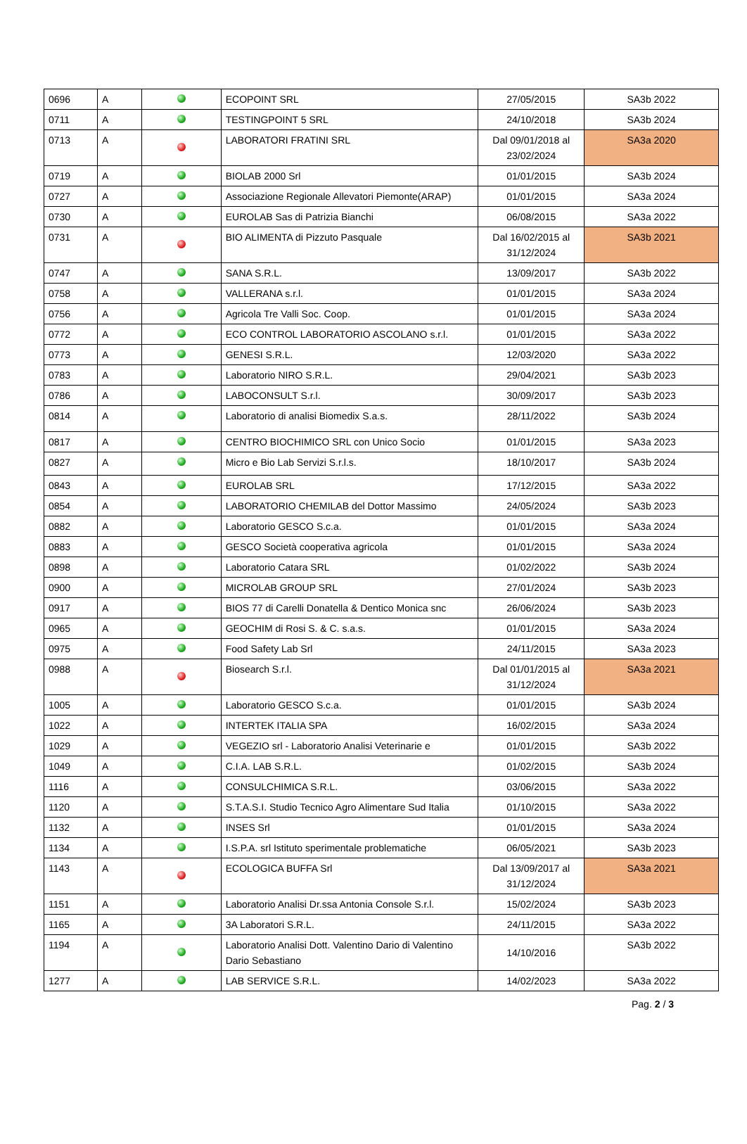| 0696 | A | | ECOPOINT SRL | 27/05/2015 | SA3b 2022 |
| 0711 | A | | TESTINGPOINT 5 SRL | 24/10/2018 | SA3b 2024 |
| 0713 | A | | LABORATORI FRATINI SRL | Dal 09/01/2018 al 23/02/2024 | SA3a 2020 |
| 0719 | A | | BIOLAB 2000 Srl | 01/01/2015 | SA3b 2024 |
| 0727 | A | | Associazione Regionale Allevatori Piemonte(ARAP) | 01/01/2015 | SA3a 2024 |
| 0730 | A | | EUROLAB Sas di Patrizia Bianchi | 06/08/2015 | SA3a 2022 |
| 0731 | A | | BIO ALIMENTA di Pizzuto Pasquale | Dal 16/02/2015 al 31/12/2024 | SA3b 2021 |
| 0747 | A | | SANA S.R.L. | 13/09/2017 | SA3b 2022 |
| 0758 | A | | VALLERANA s.r.l. | 01/01/2015 | SA3a 2024 |
| 0756 | A | | Agricola Tre Valli Soc. Coop. | 01/01/2015 | SA3a 2024 |
| 0772 | A | | ECO CONTROL LABORATORIO ASCOLANO s.r.l. | 01/01/2015 | SA3a 2022 |
| 0773 | A | | GENESI S.R.L. | 12/03/2020 | SA3a 2022 |
| 0783 | A | | Laboratorio NIRO S.R.L. | 29/04/2021 | SA3b 2023 |
| 0786 | A | | LABOCONSULT S.r.l. | 30/09/2017 | SA3b 2023 |
| 0814 | A | | Laboratorio di analisi Biomedix S.a.s. | 28/11/2022 | SA3b 2024 |
| 0817 | A | | CENTRO BIOCHIMICO SRL con Unico Socio | 01/01/2015 | SA3a 2023 |
| 0827 | A | | Micro e Bio Lab Servizi S.r.l.s. | 18/10/2017 | SA3b 2024 |
| 0843 | A | | EUROLAB SRL | 17/12/2015 | SA3a 2022 |
| 0854 | A | | LABORATORIO CHEMILAB del Dottor Massimo | 24/05/2024 | SA3b 2023 |
| 0882 | A | | Laboratorio GESCO S.c.a. | 01/01/2015 | SA3a 2024 |
| 0883 | A | | GESCO Società cooperativa agricola | 01/01/2015 | SA3a 2024 |
| 0898 | A | | Laboratorio Catara SRL | 01/02/2022 | SA3b 2024 |
| 0900 | A | | MICROLAB GROUP SRL | 27/01/2024 | SA3b 2023 |
| 0917 | A | | BIOS 77 di Carelli Donatella & Dentico Monica snc | 26/06/2024 | SA3b 2023 |
| 0965 | A | | GEOCHIM di Rosi S. & C. s.a.s. | 01/01/2015 | SA3a 2024 |
| 0975 | A | | Food Safety Lab Srl | 24/11/2015 | SA3a 2023 |
| 0988 | A | | Biosearch S.r.l. | Dal 01/01/2015 al 31/12/2024 | SA3a 2021 |
| 1005 | A | | Laboratorio GESCO S.c.a. | 01/01/2015 | SA3b 2024 |
| 1022 | A | | INTERTEK ITALIA SPA | 16/02/2015 | SA3a 2024 |
| 1029 | A | | VEGEZIO srl - Laboratorio Analisi Veterinarie e | 01/01/2015 | SA3b 2022 |
| 1049 | A | | C.I.A. LAB S.R.L. | 01/02/2015 | SA3b 2024 |
| 1116 | A | | CONSULCHIMICA S.R.L. | 03/06/2015 | SA3a 2022 |
| 1120 | A | | S.T.A.S.I. Studio Tecnico Agro Alimentare Sud Italia | 01/10/2015 | SA3a 2022 |
| 1132 | A | | INSES Srl | 01/01/2015 | SA3a 2024 |
| 1134 | A | | I.S.P.A. srl Istituto sperimentale problematiche | 06/05/2021 | SA3b 2023 |
| 1143 | A | | ECOLOGICA BUFFA Srl | Dal 13/09/2017 al 31/12/2024 | SA3a 2021 |
| 1151 | A | | Laboratorio Analisi Dr.ssa Antonia Console S.r.l. | 15/02/2024 | SA3b 2023 |
| 1165 | A | | 3A Laboratori S.R.L. | 24/11/2015 | SA3a 2022 |
| 1194 | A | | Laboratorio Analisi Dott. Valentino Dario di Valentino Dario Sebastiano | 14/10/2016 | SA3b 2022 |
| 1277 | A | | LAB SERVICE S.R.L. | 14/02/2023 | SA3a 2022 |
Pag. 2 / 3